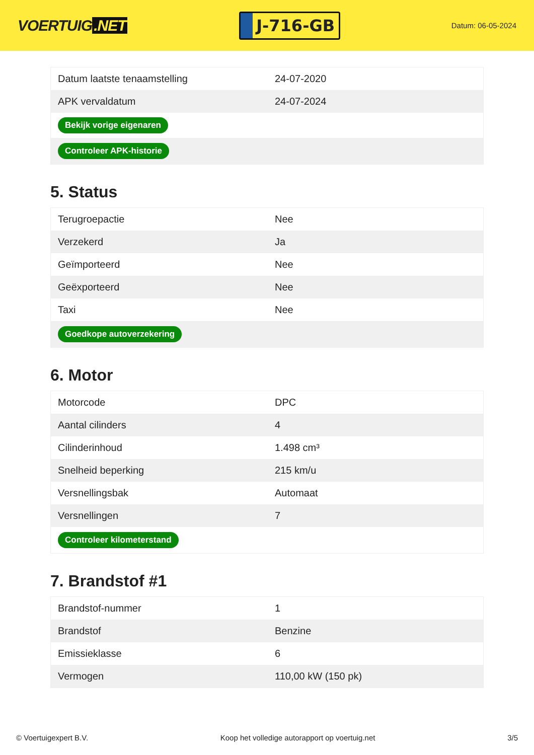VOERTUIG.NET
J-716-GB
Datum: 06-05-2024
| Datum laatste tenaamstelling | 24-07-2020 |
| APK vervaldatum | 24-07-2024 |
| Bekijk vorige eigenaren | |
| Controleer APK-historie | |
5. Status
| Terugroepactie | Nee |
| Verzekerd | Ja |
| Geïmporteerd | Nee |
| Geëxporteerd | Nee |
| Taxi | Nee |
| Goedkope autoverzekering | |
6. Motor
| Motorcode | DPC |
| Aantal cilinders | 4 |
| Cilinderinhoud | 1.498 cm³ |
| Snelheid beperking | 215 km/u |
| Versnellingsbak | Automaat |
| Versnellingen | 7 |
| Controleer kilometerstand | |
7. Brandstof #1
| Brandstof-nummer | 1 |
| Brandstof | Benzine |
| Emissieklasse | 6 |
| Vermogen | 110,00 kW (150 pk) |
© Voertuigexpert B.V. Koop het volledige autorapport op voertuig.net 3/5